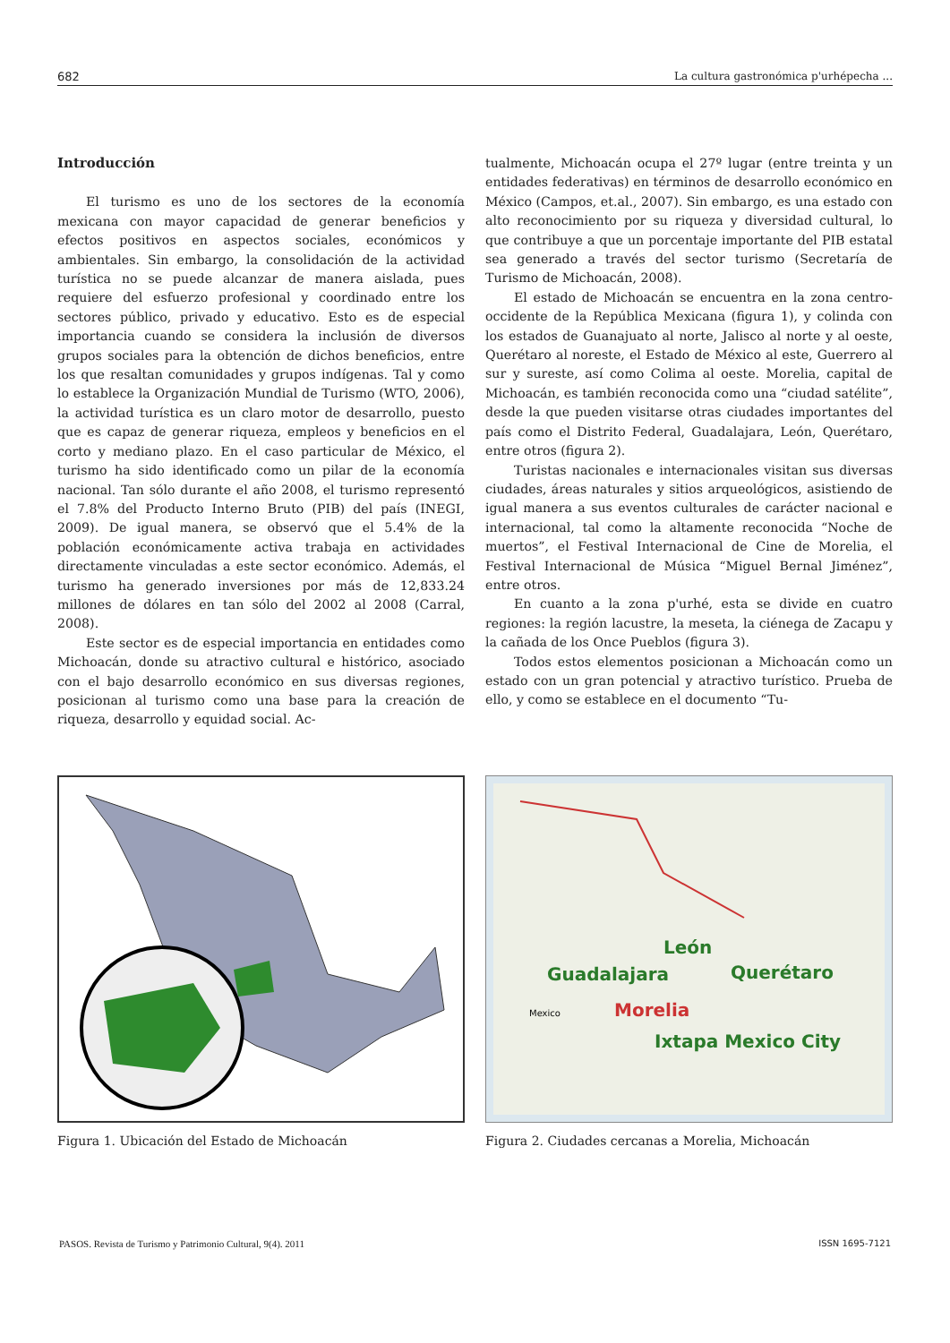682 La cultura gastronómica p'urhépecha ...
Introducción
El turismo es uno de los sectores de la economía mexicana con mayor capacidad de generar beneficios y efectos positivos en aspectos sociales, económicos y ambientales. Sin embargo, la consolidación de la actividad turística no se puede alcanzar de manera aislada, pues requiere del esfuerzo profesional y coordinado entre los sectores público, privado y educativo. Esto es de especial importancia cuando se considera la inclusión de diversos grupos sociales para la obtención de dichos beneficios, entre los que resaltan comunidades y grupos indígenas. Tal y como lo establece la Organización Mundial de Turismo (WTO, 2006), la actividad turística es un claro motor de desarrollo, puesto que es capaz de generar riqueza, empleos y beneficios en el corto y mediano plazo. En el caso particular de México, el turismo ha sido identificado como un pilar de la economía nacional. Tan sólo durante el año 2008, el turismo representó el 7.8% del Producto Interno Bruto (PIB) del país (INEGI, 2009). De igual manera, se observó que el 5.4% de la población económicamente activa trabaja en actividades directamente vinculadas a este sector económico. Además, el turismo ha generado inversiones por más de 12,833.24 millones de dólares en tan sólo del 2002 al 2008 (Carral, 2008).
Este sector es de especial importancia en entidades como Michoacán, donde su atractivo cultural e histórico, asociado con el bajo desarrollo económico en sus diversas regiones, posicionan al turismo como una base para la creación de riqueza, desarrollo y equidad social. Ac-
tualmente, Michoacán ocupa el 27º lugar (entre treinta y un entidades federativas) en términos de desarrollo económico en México (Campos, et.al., 2007). Sin embargo, es una estado con alto reconocimiento por su riqueza y diversidad cultural, lo que contribuye a que un porcentaje importante del PIB estatal sea generado a través del sector turismo (Secretaría de Turismo de Michoacán, 2008).
El estado de Michoacán se encuentra en la zona centro-occidente de la República Mexicana (figura 1), y colinda con los estados de Guanajuato al norte, Jalisco al norte y al oeste, Querétaro al noreste, el Estado de México al este, Guerrero al sur y sureste, así como Colima al oeste. Morelia, capital de Michoacán, es también reconocida como una “ciudad satélite”, desde la que pueden visitarse otras ciudades importantes del país como el Distrito Federal, Guadalajara, León, Querétaro, entre otros (figura 2).
Turistas nacionales e internacionales visitan sus diversas ciudades, áreas naturales y sitios arqueológicos, asistiendo de igual manera a sus eventos culturales de carácter nacional e internacional, tal como la altamente reconocida “Noche de muertos”, el Festival Internacional de Cine de Morelia, el Festival Internacional de Música “Miguel Bernal Jiménez”, entre otros.
En cuanto a la zona p'urhé, esta se divide en cuatro regiones: la región lacustre, la meseta, la ciénega de Zacapu y la cañada de los Once Pueblos (figura 3).
Todos estos elementos posicionan a Michoacán como un estado con un gran potencial y atractivo turístico. Prueba de ello, y como se establece en el documento “Tu-
Figura 1. Ubicación del Estado de Michoacán
León
Guadalajara
Querétaro
Morelia
Ixtapa Mexico City
Mexico
Figura 2. Ciudades cercanas a Morelia, Michoacán
PASOS. Revista de Turismo y Patrimonio Cultural, 9(4). 2011 ISSN 1695-7121